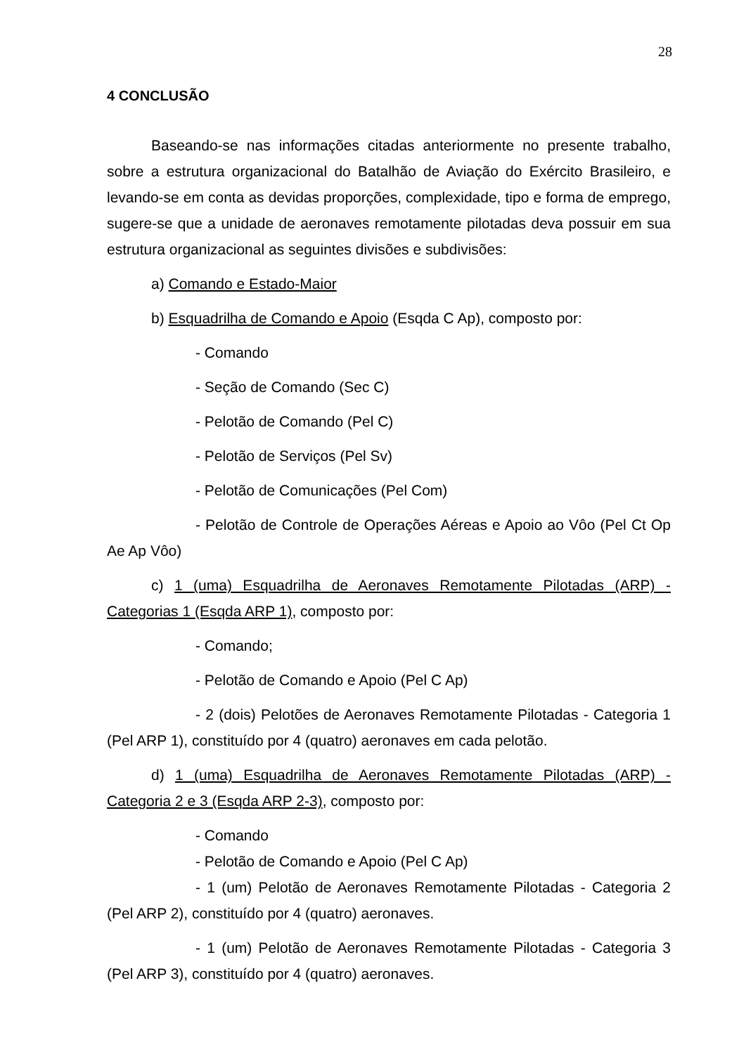28
4 CONCLUSÃO
Baseando-se nas informações citadas anteriormente no presente trabalho, sobre a estrutura organizacional do Batalhão de Aviação do Exército Brasileiro, e levando-se em conta as devidas proporções, complexidade, tipo e forma de emprego, sugere-se que a unidade de aeronaves remotamente pilotadas deva possuir em sua estrutura organizacional as seguintes divisões e subdivisões:
a) Comando e Estado-Maior
b) Esquadrilha de Comando e Apoio (Esqda C Ap), composto por:
- Comando
- Seção de Comando (Sec C)
- Pelotão de Comando (Pel C)
- Pelotão de Serviços (Pel Sv)
- Pelotão de Comunicações (Pel Com)
- Pelotão de Controle de Operações Aéreas e Apoio ao Vôo (Pel Ct Op Ae Ap Vôo)
c) 1 (uma) Esquadrilha de Aeronaves Remotamente Pilotadas (ARP) - Categorias 1 (Esqda ARP 1), composto por:
- Comando;
- Pelotão de Comando e Apoio (Pel C Ap)
- 2 (dois) Pelotões de Aeronaves Remotamente Pilotadas - Categoria 1 (Pel ARP 1), constituído por 4 (quatro) aeronaves em cada pelotão.
d) 1 (uma) Esquadrilha de Aeronaves Remotamente Pilotadas (ARP) - Categoria 2 e 3 (Esqda ARP 2-3), composto por:
- Comando
- Pelotão de Comando e Apoio (Pel C Ap)
- 1 (um) Pelotão de Aeronaves Remotamente Pilotadas - Categoria 2 (Pel ARP 2), constituído por 4 (quatro) aeronaves.
- 1 (um) Pelotão de Aeronaves Remotamente Pilotadas - Categoria 3 (Pel ARP 3), constituído por 4 (quatro) aeronaves.